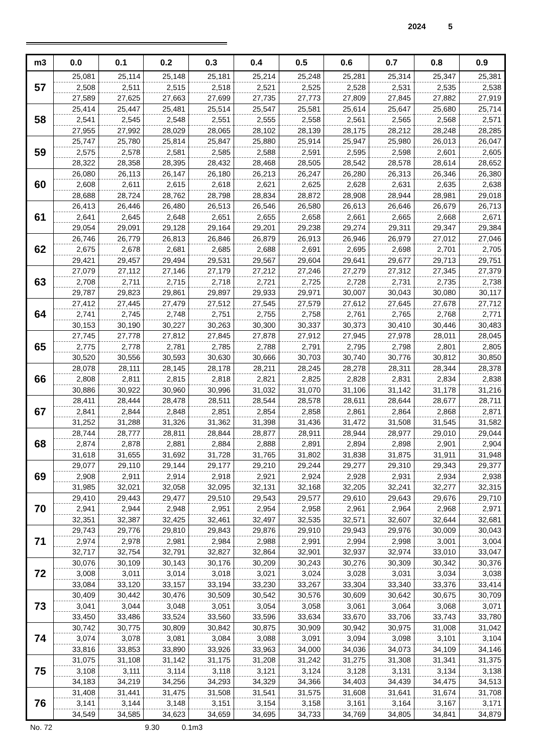2024 5
| m3 | 0.0 | 0.1 | 0.2 | 0.3 | 0.4 | 0.5 | 0.6 | 0.7 | 0.8 | 0.9 |
| --- | --- | --- | --- | --- | --- | --- | --- | --- | --- | --- |
| 57 | 25,081 | 25,114 | 25,148 | 25,181 | 25,214 | 25,248 | 25,281 | 25,314 | 25,347 | 25,381 |
| | 2,508 | 2,511 | 2,515 | 2,518 | 2,521 | 2,525 | 2,528 | 2,531 | 2,535 | 2,538 |
| | 27,589 | 27,625 | 27,663 | 27,699 | 27,735 | 27,773 | 27,809 | 27,845 | 27,882 | 27,919 |
| 58 | 25,414 | 25,447 | 25,481 | 25,514 | 25,547 | 25,581 | 25,614 | 25,647 | 25,680 | 25,714 |
| | 2,541 | 2,545 | 2,548 | 2,551 | 2,555 | 2,558 | 2,561 | 2,565 | 2,568 | 2,571 |
| | 27,955 | 27,992 | 28,029 | 28,065 | 28,102 | 28,139 | 28,175 | 28,212 | 28,248 | 28,285 |
| 59 | 25,747 | 25,780 | 25,814 | 25,847 | 25,880 | 25,914 | 25,947 | 25,980 | 26,013 | 26,047 |
| | 2,575 | 2,578 | 2,581 | 2,585 | 2,588 | 2,591 | 2,595 | 2,598 | 2,601 | 2,605 |
| | 28,322 | 28,358 | 28,395 | 28,432 | 28,468 | 28,505 | 28,542 | 28,578 | 28,614 | 28,652 |
| 60 | 26,080 | 26,113 | 26,147 | 26,180 | 26,213 | 26,247 | 26,280 | 26,313 | 26,346 | 26,380 |
| | 2,608 | 2,611 | 2,615 | 2,618 | 2,621 | 2,625 | 2,628 | 2,631 | 2,635 | 2,638 |
| | 28,688 | 28,724 | 28,762 | 28,798 | 28,834 | 28,872 | 28,908 | 28,944 | 28,981 | 29,018 |
| 61 | 26,413 | 26,446 | 26,480 | 26,513 | 26,546 | 26,580 | 26,613 | 26,646 | 26,679 | 26,713 |
| | 2,641 | 2,645 | 2,648 | 2,651 | 2,655 | 2,658 | 2,661 | 2,665 | 2,668 | 2,671 |
| | 29,054 | 29,091 | 29,128 | 29,164 | 29,201 | 29,238 | 29,274 | 29,311 | 29,347 | 29,384 |
| 62 | 26,746 | 26,779 | 26,813 | 26,846 | 26,879 | 26,913 | 26,946 | 26,979 | 27,012 | 27,046 |
| | 2,675 | 2,678 | 2,681 | 2,685 | 2,688 | 2,691 | 2,695 | 2,698 | 2,701 | 2,705 |
| | 29,421 | 29,457 | 29,494 | 29,531 | 29,567 | 29,604 | 29,641 | 29,677 | 29,713 | 29,751 |
| 63 | 27,079 | 27,112 | 27,146 | 27,179 | 27,212 | 27,246 | 27,279 | 27,312 | 27,345 | 27,379 |
| | 2,708 | 2,711 | 2,715 | 2,718 | 2,721 | 2,725 | 2,728 | 2,731 | 2,735 | 2,738 |
| | 29,787 | 29,823 | 29,861 | 29,897 | 29,933 | 29,971 | 30,007 | 30,043 | 30,080 | 30,117 |
| 64 | 27,412 | 27,445 | 27,479 | 27,512 | 27,545 | 27,579 | 27,612 | 27,645 | 27,678 | 27,712 |
| | 2,741 | 2,745 | 2,748 | 2,751 | 2,755 | 2,758 | 2,761 | 2,765 | 2,768 | 2,771 |
| | 30,153 | 30,190 | 30,227 | 30,263 | 30,300 | 30,337 | 30,373 | 30,410 | 30,446 | 30,483 |
| 65 | 27,745 | 27,778 | 27,812 | 27,845 | 27,878 | 27,912 | 27,945 | 27,978 | 28,011 | 28,045 |
| | 2,775 | 2,778 | 2,781 | 2,785 | 2,788 | 2,791 | 2,795 | 2,798 | 2,801 | 2,805 |
| | 30,520 | 30,556 | 30,593 | 30,630 | 30,666 | 30,703 | 30,740 | 30,776 | 30,812 | 30,850 |
| 66 | 28,078 | 28,111 | 28,145 | 28,178 | 28,211 | 28,245 | 28,278 | 28,311 | 28,344 | 28,378 |
| | 2,808 | 2,811 | 2,815 | 2,818 | 2,821 | 2,825 | 2,828 | 2,831 | 2,834 | 2,838 |
| | 30,886 | 30,922 | 30,960 | 30,996 | 31,032 | 31,070 | 31,106 | 31,142 | 31,178 | 31,216 |
| 67 | 28,411 | 28,444 | 28,478 | 28,511 | 28,544 | 28,578 | 28,611 | 28,644 | 28,677 | 28,711 |
| | 2,841 | 2,844 | 2,848 | 2,851 | 2,854 | 2,858 | 2,861 | 2,864 | 2,868 | 2,871 |
| | 31,252 | 31,288 | 31,326 | 31,362 | 31,398 | 31,436 | 31,472 | 31,508 | 31,545 | 31,582 |
| 68 | 28,744 | 28,777 | 28,811 | 28,844 | 28,877 | 28,911 | 28,944 | 28,977 | 29,010 | 29,044 |
| | 2,874 | 2,878 | 2,881 | 2,884 | 2,888 | 2,891 | 2,894 | 2,898 | 2,901 | 2,904 |
| | 31,618 | 31,655 | 31,692 | 31,728 | 31,765 | 31,802 | 31,838 | 31,875 | 31,911 | 31,948 |
| 69 | 29,077 | 29,110 | 29,144 | 29,177 | 29,210 | 29,244 | 29,277 | 29,310 | 29,343 | 29,377 |
| | 2,908 | 2,911 | 2,914 | 2,918 | 2,921 | 2,924 | 2,928 | 2,931 | 2,934 | 2,938 |
| | 31,985 | 32,021 | 32,058 | 32,095 | 32,131 | 32,168 | 32,205 | 32,241 | 32,277 | 32,315 |
| 70 | 29,410 | 29,443 | 29,477 | 29,510 | 29,543 | 29,577 | 29,610 | 29,643 | 29,676 | 29,710 |
| | 2,941 | 2,944 | 2,948 | 2,951 | 2,954 | 2,958 | 2,961 | 2,964 | 2,968 | 2,971 |
| | 32,351 | 32,387 | 32,425 | 32,461 | 32,497 | 32,535 | 32,571 | 32,607 | 32,644 | 32,681 |
| 71 | 29,743 | 29,776 | 29,810 | 29,843 | 29,876 | 29,910 | 29,943 | 29,976 | 30,009 | 30,043 |
| | 2,974 | 2,978 | 2,981 | 2,984 | 2,988 | 2,991 | 2,994 | 2,998 | 3,001 | 3,004 |
| | 32,717 | 32,754 | 32,791 | 32,827 | 32,864 | 32,901 | 32,937 | 32,974 | 33,010 | 33,047 |
| 72 | 30,076 | 30,109 | 30,143 | 30,176 | 30,209 | 30,243 | 30,276 | 30,309 | 30,342 | 30,376 |
| | 3,008 | 3,011 | 3,014 | 3,018 | 3,021 | 3,024 | 3,028 | 3,031 | 3,034 | 3,038 |
| | 33,084 | 33,120 | 33,157 | 33,194 | 33,230 | 33,267 | 33,304 | 33,340 | 33,376 | 33,414 |
| 73 | 30,409 | 30,442 | 30,476 | 30,509 | 30,542 | 30,576 | 30,609 | 30,642 | 30,675 | 30,709 |
| | 3,041 | 3,044 | 3,048 | 3,051 | 3,054 | 3,058 | 3,061 | 3,064 | 3,068 | 3,071 |
| | 33,450 | 33,486 | 33,524 | 33,560 | 33,596 | 33,634 | 33,670 | 33,706 | 33,743 | 33,780 |
| 74 | 30,742 | 30,775 | 30,809 | 30,842 | 30,875 | 30,909 | 30,942 | 30,975 | 31,008 | 31,042 |
| | 3,074 | 3,078 | 3,081 | 3,084 | 3,088 | 3,091 | 3,094 | 3,098 | 3,101 | 3,104 |
| | 33,816 | 33,853 | 33,890 | 33,926 | 33,963 | 34,000 | 34,036 | 34,073 | 34,109 | 34,146 |
| 75 | 31,075 | 31,108 | 31,142 | 31,175 | 31,208 | 31,242 | 31,275 | 31,308 | 31,341 | 31,375 |
| | 3,108 | 3,111 | 3,114 | 3,118 | 3,121 | 3,124 | 3,128 | 3,131 | 3,134 | 3,138 |
| | 34,183 | 34,219 | 34,256 | 34,293 | 34,329 | 34,366 | 34,403 | 34,439 | 34,475 | 34,513 |
| 76 | 31,408 | 31,441 | 31,475 | 31,508 | 31,541 | 31,575 | 31,608 | 31,641 | 31,674 | 31,708 |
| | 3,141 | 3,144 | 3,148 | 3,151 | 3,154 | 3,158 | 3,161 | 3,164 | 3,167 | 3,171 |
| | 34,549 | 34,585 | 34,623 | 34,659 | 34,695 | 34,733 | 34,769 | 34,805 | 34,841 | 34,879 |
No. 72 9.30 0.1m3